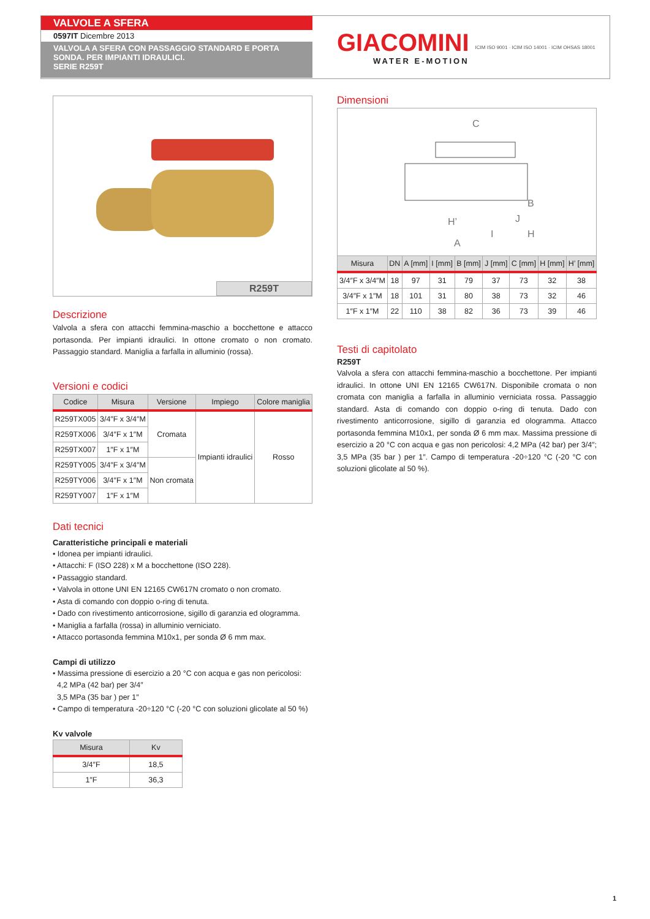VALVOLE A SFERA
0597IT Dicembre 2013
VALVOLA A SFERA CON PASSAGGIO STANDARD E PORTA SONDA. PER IMPIANTI IDRAULICI.
SERIE R259T
GIACOMINI
WATER E-MOTION
ICIM ISO 9001 · ICIM ISO 14001 · ICIM OHSAS 18001
R259T
Descrizione
Valvola a sfera con attacchi femmina-maschio a bocchettone e attacco portasonda. Per impianti idraulici. In ottone cromato o non cromato. Passaggio standard. Maniglia a farfalla in alluminio (rossa).
Versioni e codici
| Codice | Misura | Versione | Impiego | Colore maniglia |
| --- | --- | --- | --- | --- |
| R259TX005 | 3/4″F x 3/4″M | Cromata | Impianti idraulici | Rosso |
| R259TX006 | 3/4″F x 1″M | | | |
| R259TX007 | 1″F x 1″M | | | |
| R259TY005 | 3/4″F x 3/4″M | Non cromata | | |
| R259TY006 | 3/4″F x 1″M | | | |
| R259TY007 | 1″F x 1″M | | | |
Dati tecnici
Caratteristiche principali e materiali
• Idonea per impianti idraulici.
• Attacchi: F (ISO 228) x M a bocchettone (ISO 228).
• Passaggio standard.
• Valvola in ottone UNI EN 12165 CW617N cromato o non cromato.
• Asta di comando con doppio o-ring di tenuta.
• Dado con rivestimento anticorrosione, sigillo di garanzia ed ologramma.
• Maniglia a farfalla (rossa) in alluminio verniciato.
• Attacco portasonda femmina M10x1, per sonda Ø 6 mm max.
Campi di utilizzo
• Massima pressione di esercizio a 20 °C con acqua e gas non pericolosi:
4,2 MPa (42 bar) per 3/4″
3,5 MPa (35 bar ) per 1″
• Campo di temperatura -20÷120 °C (-20 °C con soluzioni glicolate al 50 %)
Kv valvole
| Misura | Kv |
| --- | --- |
| 3/4″F | 18,5 |
| 1″F | 36,3 |
Dimensioni
C
A
B
H
H’
I
J
| Misura | DN | A [mm] | I [mm] | B [mm] | J [mm] | C [mm] | H [mm] | H’ [mm] |
| --- | --- | --- | --- | --- | --- | --- | --- | --- |
| 3/4″F x 3/4″M | 18 | 97 | 31 | 79 | 37 | 73 | 32 | 38 |
| 3/4″F x 1″M | 18 | 101 | 31 | 80 | 38 | 73 | 32 | 46 |
| 1″F x 1″M | 22 | 110 | 38 | 82 | 36 | 73 | 39 | 46 |
Testi di capitolato
R259T
Valvola a sfera con attacchi femmina-maschio a bocchettone. Per impianti idraulici. In ottone UNI EN 12165 CW617N. Disponibile cromata o non cromata con maniglia a farfalla in alluminio verniciata rossa. Passaggio standard. Asta di comando con doppio o-ring di tenuta. Dado con rivestimento anticorrosione, sigillo di garanzia ed ologramma. Attacco portasonda femmina M10x1, per sonda Ø 6 mm max. Massima pressione di esercizio a 20 °C con acqua e gas non pericolosi: 4,2 MPa (42 bar) per 3/4″; 3,5 MPa (35 bar ) per 1″. Campo di temperatura -20÷120 °C (-20 °C con soluzioni glicolate al 50 %).
1